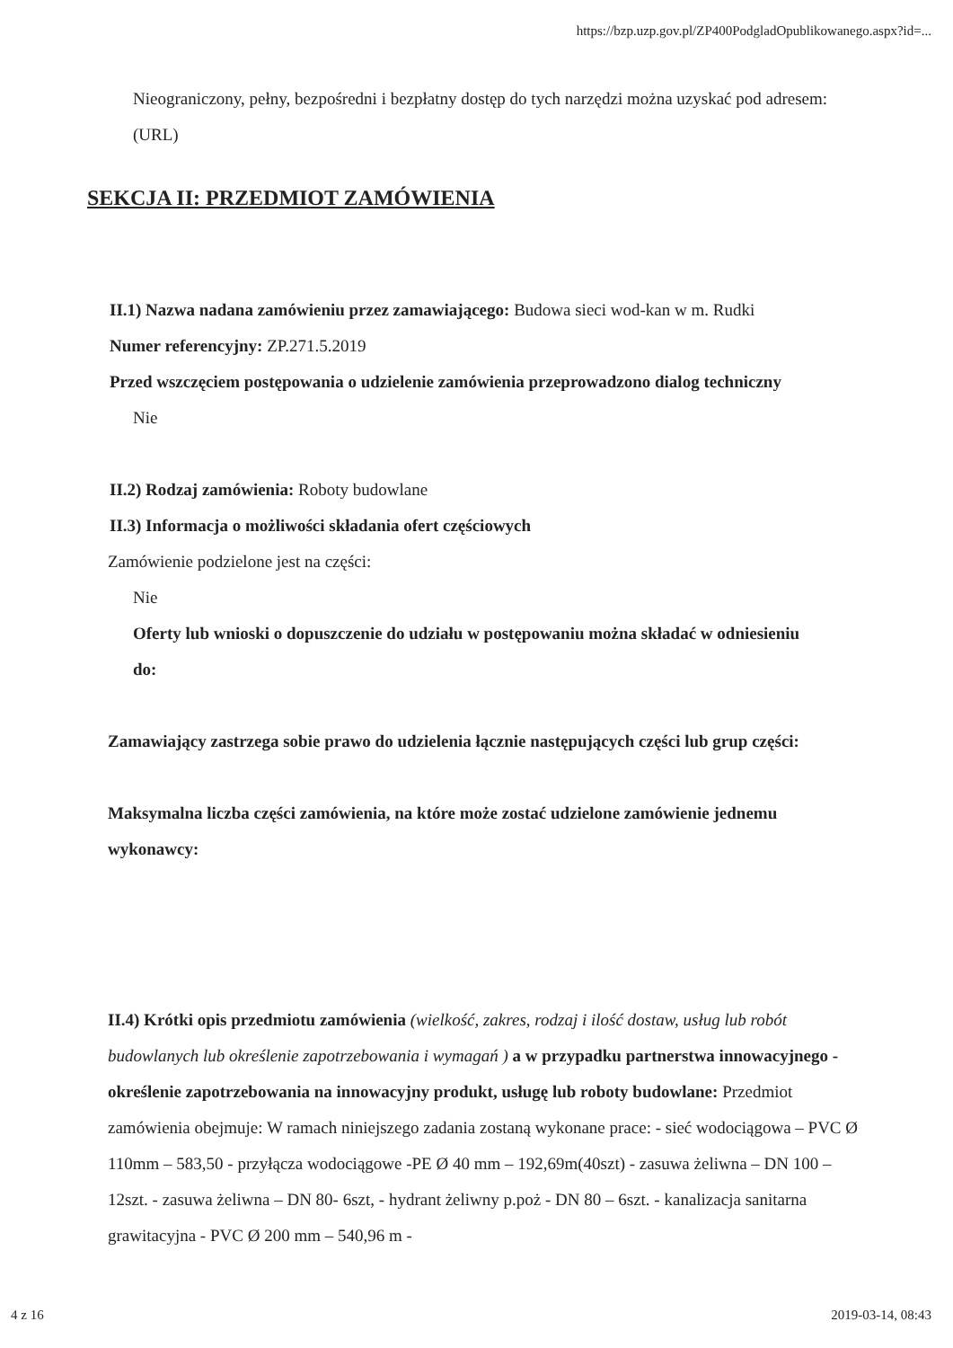https://bzp.uzp.gov.pl/ZP400PodgladOpublikowanego.aspx?id=...
Nieograniczony, pełny, bezpośredni i bezpłatny dostęp do tych narzędzi można uzyskać pod adresem: (URL)
SEKCJA II: PRZEDMIOT ZAMÓWIENIA
II.1) Nazwa nadana zamówieniu przez zamawiającego: Budowa sieci wod-kan w m. Rudki
Numer referencyjny: ZP.271.5.2019
Przed wszczęciem postępowania o udzielenie zamówienia przeprowadzono dialog techniczny
Nie
II.2) Rodzaj zamówienia: Roboty budowlane
II.3) Informacja o możliwości składania ofert częściowych
Zamówienie podzielone jest na części:
Nie
Oferty lub wnioski o dopuszczenie do udziału w postępowaniu można składać w odniesieniu do:
Zamawiający zastrzega sobie prawo do udzielenia łącznie następujących części lub grup części:
Maksymalna liczba części zamówienia, na które może zostać udzielone zamówienie jednemu wykonawcy:
II.4) Krótki opis przedmiotu zamówienia (wielkość, zakres, rodzaj i ilość dostaw, usług lub robót budowlanych lub określenie zapotrzebowania i wymagań ) a w przypadku partnerstwa innowacyjnego - określenie zapotrzebowania na innowacyjny produkt, usługę lub roboty budowlane: Przedmiot zamówienia obejmuje: W ramach niniejszego zadania zostaną wykonane prace: - sieć wodociągowa – PVC Ø 110mm – 583,50 - przyłącza wodociągowe -PE Ø 40 mm – 192,69m(40szt) - zasuwa żeliwna – DN 100 – 12szt. - zasuwa żeliwna – DN 80- 6szt, - hydrant żeliwny p.poż - DN 80 – 6szt. - kanalizacja sanitarna grawitacyjna - PVC Ø 200 mm – 540,96 m -
4 z 16 2019-03-14, 08:43